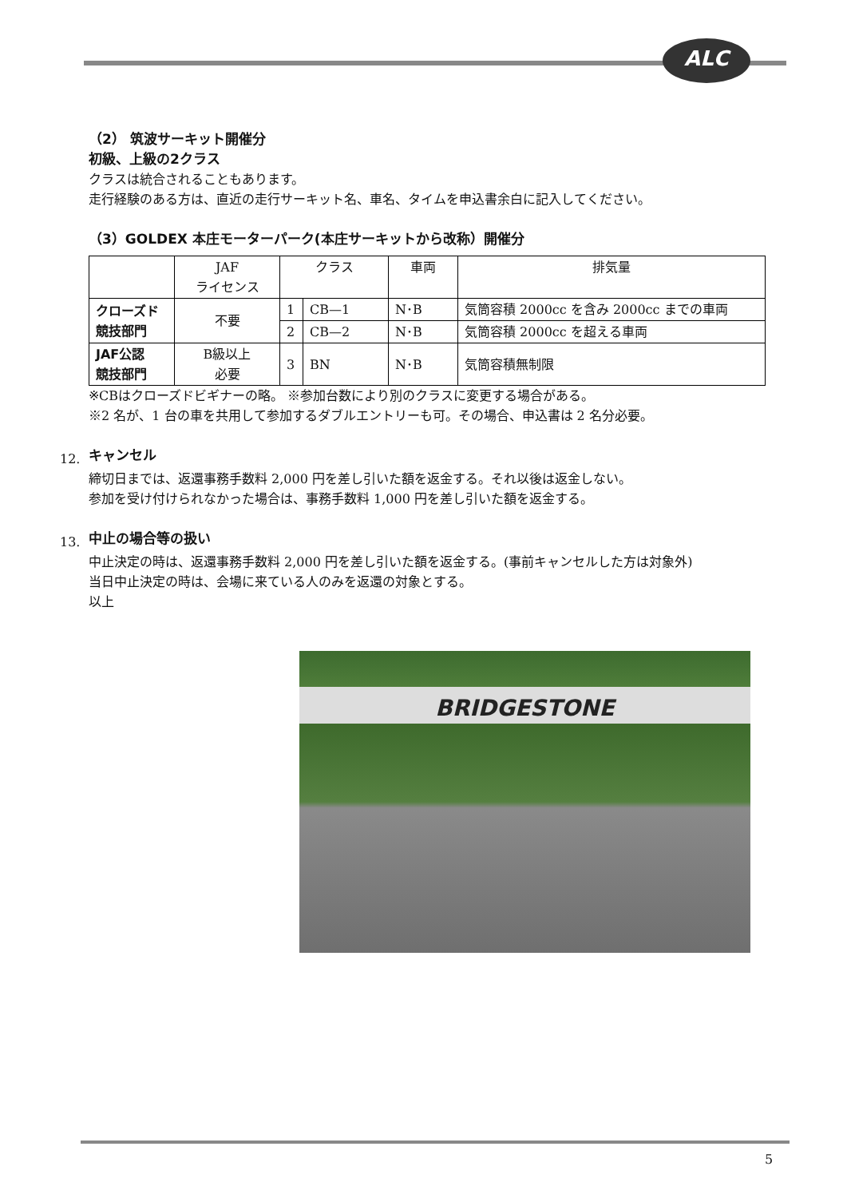ALC
（2） 筑波サーキット開催分
初級、上級の2クラス
クラスは統合されることもあります。
走行経験のある方は、直近の走行サーキット名、車名、タイムを申込書余白に記入してください。
（3）GOLDEX 本庄モーターパーク(本庄サーキットから改称）開催分
| | JAF ライセンス | クラス | | 車両 | 排気量 |
| --- | --- | --- | --- | --- | --- |
| クローズド 競技部門 | 不要 | 1 | CB—1 | N･B | 気筒容積 2000cc を含み 2000cc までの車両 |
| | | 2 | CB—2 | N･B | 気筒容積 2000cc を超える車両 |
| JAF公認 競技部門 | B級以上 必要 | 3 | BN | N･B | 気筒容積無制限 |
※CBはクローズドビギナーの略。 ※参加台数により別のクラスに変更する場合がある。
※2 名が、1 台の車を共用して参加するダブルエントリーも可。その場合、申込書は 2 名分必要。
12.
キャンセル
締切日までは、返還事務手数料 2,000 円を差し引いた額を返金する。それ以後は返金しない。
参加を受け付けられなかった場合は、事務手数料 1,000 円を差し引いた額を返金する。
13.
中止の場合等の扱い
中止決定の時は、返還事務手数料 2,000 円を差し引いた額を返金する。(事前キャンセルした方は対象外)
当日中止決定の時は、会場に来ている人のみを返還の対象とする。
以上
BRIDGESTONE
5